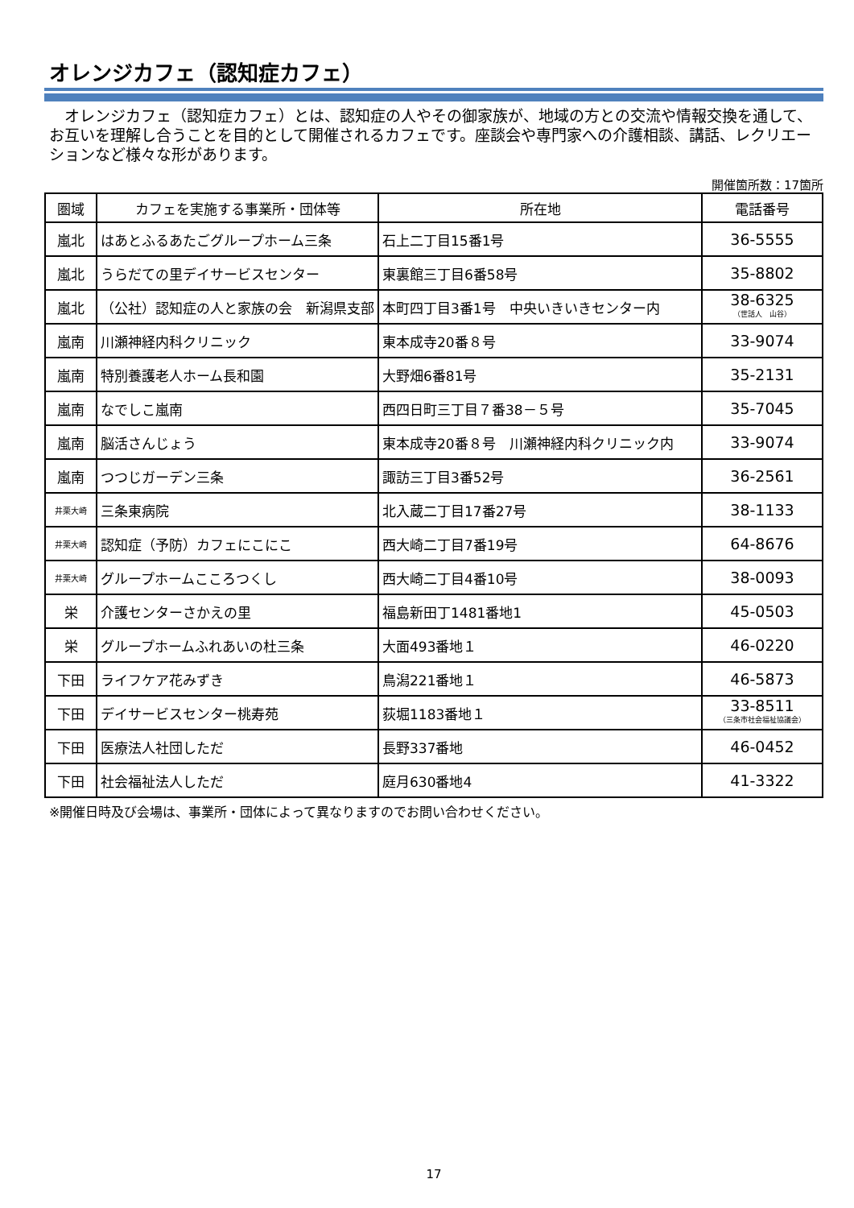オレンジカフェ（認知症カフェ）
　オレンジカフェ（認知症カフェ）とは、認知症の人やその御家族が、地域の方との交流や情報交換を通して、お互いを理解し合うことを目的として開催されるカフェです。座談会や専門家への介護相談、講話、レクリエーションなど様々な形があります。
開催箇所数：17箇所
| 圏域 | カフェを実施する事業所・団体等 | 所在地 | 電話番号 |
| --- | --- | --- | --- |
| 嵐北 | はあとふるあたごグループホーム三条 | 石上二丁目15番1号 | 36-5555 |
| 嵐北 | うらだての里デイサービスセンター | 東裏館三丁目6番58号 | 35-8802 |
| 嵐北 | （公社）認知症の人と家族の会 新潟県支部 | 本町四丁目3番1号 中央いきいきセンター内 | 38-6325 （世話人 山谷） |
| 嵐南 | 川瀬神経内科クリニック | 東本成寺20番８号 | 33-9074 |
| 嵐南 | 特別養護老人ホーム長和園 | 大野畑6番81号 | 35-2131 |
| 嵐南 | なでしこ嵐南 | 西四日町三丁目７番38－５号 | 35-7045 |
| 嵐南 | 脳活さんじょう | 東本成寺20番８号 川瀬神経内科クリニック内 | 33-9074 |
| 嵐南 | つつじガーデン三条 | 諏訪三丁目3番52号 | 36-2561 |
| 井栗大崎 | 三条東病院 | 北入蔵二丁目17番27号 | 38-1133 |
| 井栗大崎 | 認知症（予防）カフェにこにこ | 西大崎二丁目7番19号 | 64-8676 |
| 井栗大崎 | グループホームこころつくし | 西大崎二丁目4番10号 | 38-0093 |
| 栄 | 介護センターさかえの里 | 福島新田丁1481番地1 | 45-0503 |
| 栄 | グループホームふれあいの杜三条 | 大面493番地１ | 46-0220 |
| 下田 | ライフケア花みずき | 鳥潟221番地１ | 46-5873 |
| 下田 | デイサービスセンター桃寿苑 | 荻堀1183番地１ | 33-8511 （三条市社会福祉協議会） |
| 下田 | 医療法人社団しただ | 長野337番地 | 46-0452 |
| 下田 | 社会福祉法人しただ | 庭月630番地4 | 41-3322 |
※開催日時及び会場は、事業所・団体によって異なりますのでお問い合わせください。
17